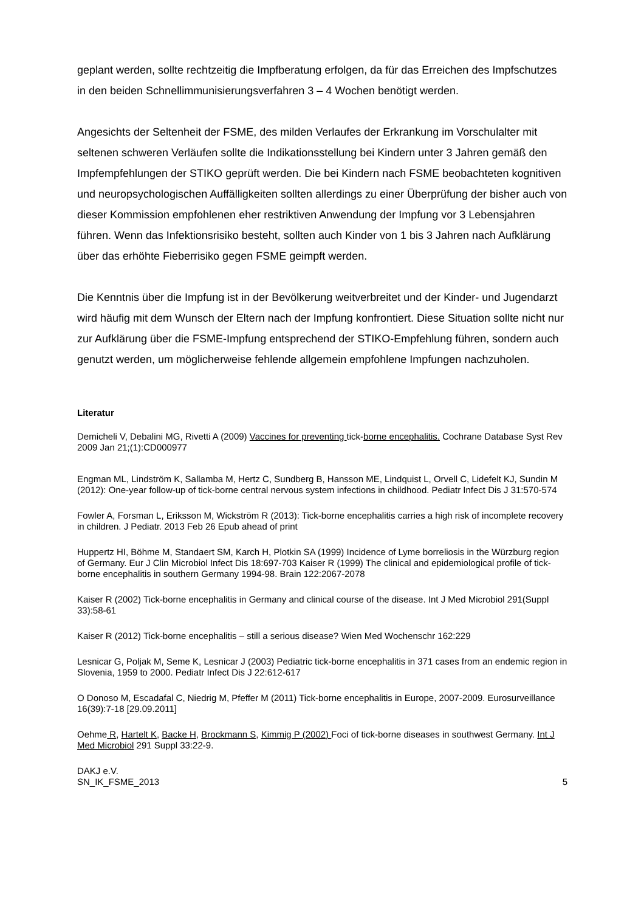geplant werden, sollte rechtzeitig die Impfberatung erfolgen, da für das Erreichen des Impfschutzes in den beiden Schnellimmunisierungsverfahren 3 – 4 Wochen benötigt werden.
Angesichts der Seltenheit der FSME, des milden Verlaufes der Erkrankung im Vorschulalter mit seltenen schweren Verläufen sollte die Indikationsstellung bei Kindern unter 3 Jahren gemäß den Impfempfehlungen der STIKO geprüft werden. Die bei Kindern nach FSME beobachteten kognitiven und neuropsychologischen Auffälligkeiten sollten allerdings zu einer Überprüfung der bisher auch von dieser Kommission empfohlenen eher restriktiven Anwendung der Impfung vor 3 Lebensjahren führen. Wenn das Infektionsrisiko besteht, sollten auch Kinder von 1 bis 3 Jahren nach Aufklärung über das erhöhte Fieberrisiko gegen FSME geimpft werden.
Die Kenntnis über die Impfung ist in der Bevölkerung weitverbreitet und der Kinder- und Jugendarzt wird häufig mit dem Wunsch der Eltern nach der Impfung konfrontiert. Diese Situation sollte nicht nur zur Aufklärung über die FSME-Impfung entsprechend der STIKO-Empfehlung führen, sondern auch genutzt werden, um möglicherweise fehlende allgemein empfohlene Impfungen nachzuholen.
Literatur
Demicheli V, Debalini MG, Rivetti A (2009) Vaccines for preventing tick-borne encephalitis. Cochrane Database Syst Rev 2009 Jan 21;(1):CD000977
Engman ML, Lindström K, Sallamba M, Hertz C, Sundberg B, Hansson ME, Lindquist L, Orvell C, Lidefelt KJ, Sundin M (2012): One-year follow-up of tick-borne central nervous system infections in childhood. Pediatr Infect Dis J 31:570-574
Fowler A, Forsman L, Eriksson M, Wickström R (2013): Tick-borne encephalitis carries a high risk of incomplete recovery in children. J Pediatr. 2013 Feb 26 Epub ahead of print
Huppertz HI, Böhme M, Standaert SM, Karch H, Plotkin SA (1999) Incidence of Lyme borreliosis in the Würzburg region of Germany. Eur J Clin Microbiol Infect Dis 18:697-703 Kaiser R (1999) The clinical and epidemiological profile of tick-borne encephalitis in southern Germany 1994-98. Brain 122:2067-2078
Kaiser R (2002) Tick-borne encephalitis in Germany and clinical course of the disease. Int J Med Microbiol 291(Suppl 33):58-61
Kaiser R (2012) Tick-borne encephalitis – still a serious disease? Wien Med Wochenschr 162:229
Lesnicar G, Poljak M, Seme K, Lesnicar J (2003) Pediatric tick-borne encephalitis in 371 cases from an endemic region in Slovenia, 1959 to 2000. Pediatr Infect Dis J 22:612-617
O Donoso M, Escadafal C, Niedrig M, Pfeffer M (2011) Tick-borne encephalitis in Europe, 2007-2009. Eurosurveillance 16(39):7-18 [29.09.2011]
Oehme R, Hartelt K, Backe H, Brockmann S, Kimmig P (2002) Foci of tick-borne diseases in southwest Germany. Int J Med Microbiol 291 Suppl 33:22-9.
DAKJ e.V.
SN_IK_FSME_2013
5